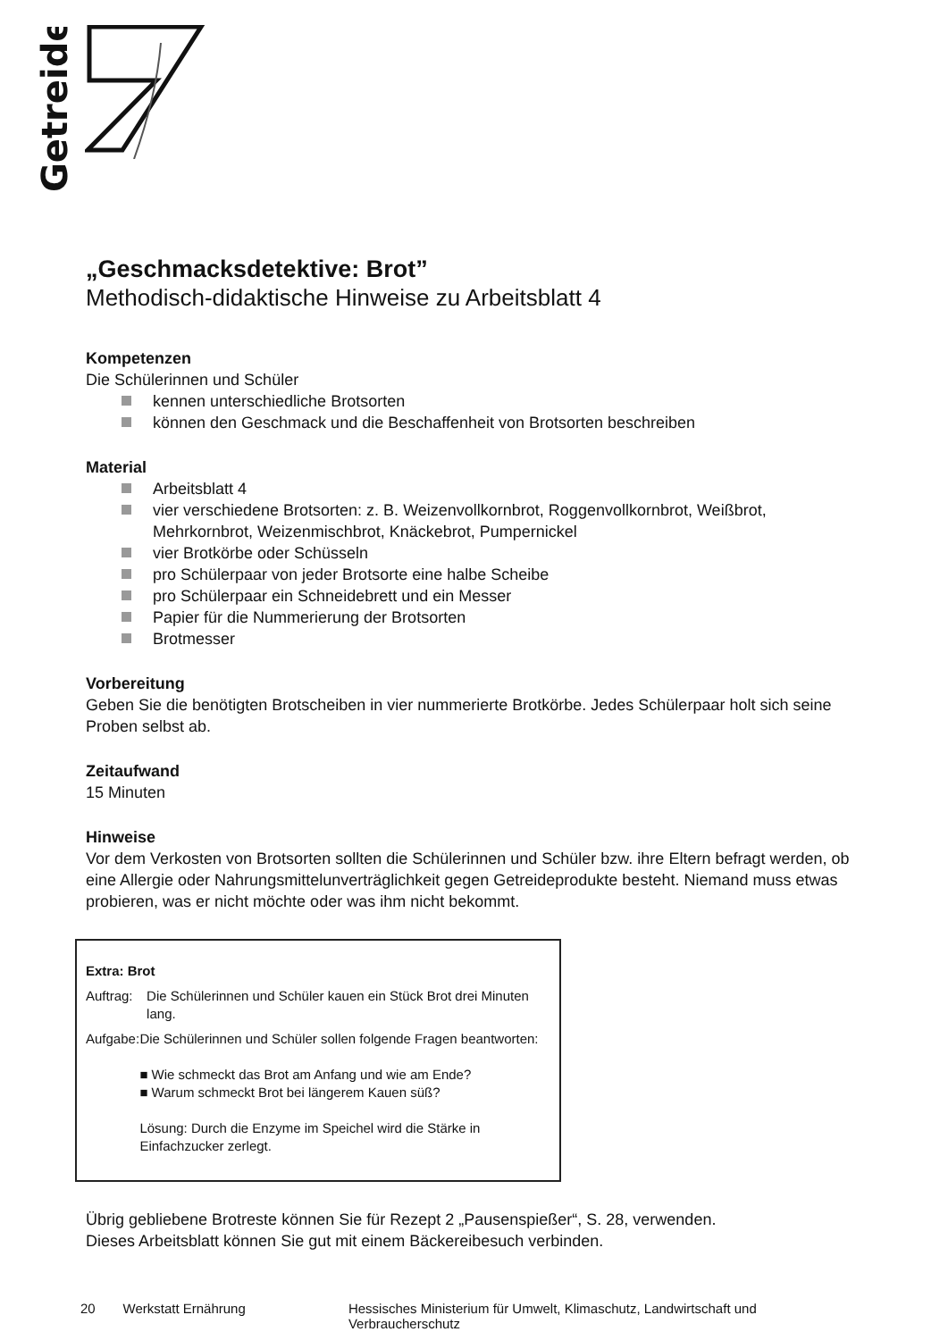Getreide
„Geschmacksdetektive: Brot”
Methodisch-didaktische Hinweise zu Arbeitsblatt 4
Kompetenzen
Die Schülerinnen und Schüler
kennen unterschiedliche Brotsorten
können den Geschmack und die Beschaffenheit von Brotsorten beschreiben
Material
Arbeitsblatt 4
vier verschiedene Brotsorten: z. B. Weizenvollkornbrot, Roggenvollkornbrot, Weißbrot, Mehrkornbrot, Weizenmischbrot, Knäckebrot, Pumpernickel
vier Brotkörbe oder Schüsseln
pro Schülerpaar von jeder Brotsorte eine halbe Scheibe
pro Schülerpaar ein Schneidebrett und ein Messer
Papier für die Nummerierung der Brotsorten
Brotmesser
Vorbereitung
Geben Sie die benötigten Brotscheiben in vier nummerierte Brotkörbe. Jedes Schülerpaar holt sich seine Proben selbst ab.
Zeitaufwand
15 Minuten
Hinweise
Vor dem Verkosten von Brotsorten sollten die Schülerinnen und Schüler bzw. ihre Eltern befragt werden, ob eine Allergie oder Nahrungsmittelunverträglichkeit gegen Getreideprodukte besteht. Niemand muss etwas probieren, was er nicht möchte oder was ihm nicht bekommt.
Extra: Brot
Auftrag:
Die Schülerinnen und Schüler kauen ein Stück Brot drei Minuten lang.
Aufgabe:
Die Schülerinnen und Schüler sollen folgende Fragen beantworten:
■ Wie schmeckt das Brot am Anfang und wie am Ende?
■ Warum schmeckt Brot bei längerem Kauen süß?
Lösung: Durch die Enzyme im Speichel wird die Stärke in Einfachzucker zerlegt.
Übrig gebliebene Brotreste können Sie für Rezept 2 „Pausenspießer“, S. 28, verwenden.
Dieses Arbeitsblatt können Sie gut mit einem Bäckereibesuch verbinden.
20 Werkstatt Ernährung Hessisches Ministerium für Umwelt, Klimaschutz, Landwirtschaft und Verbraucherschutz